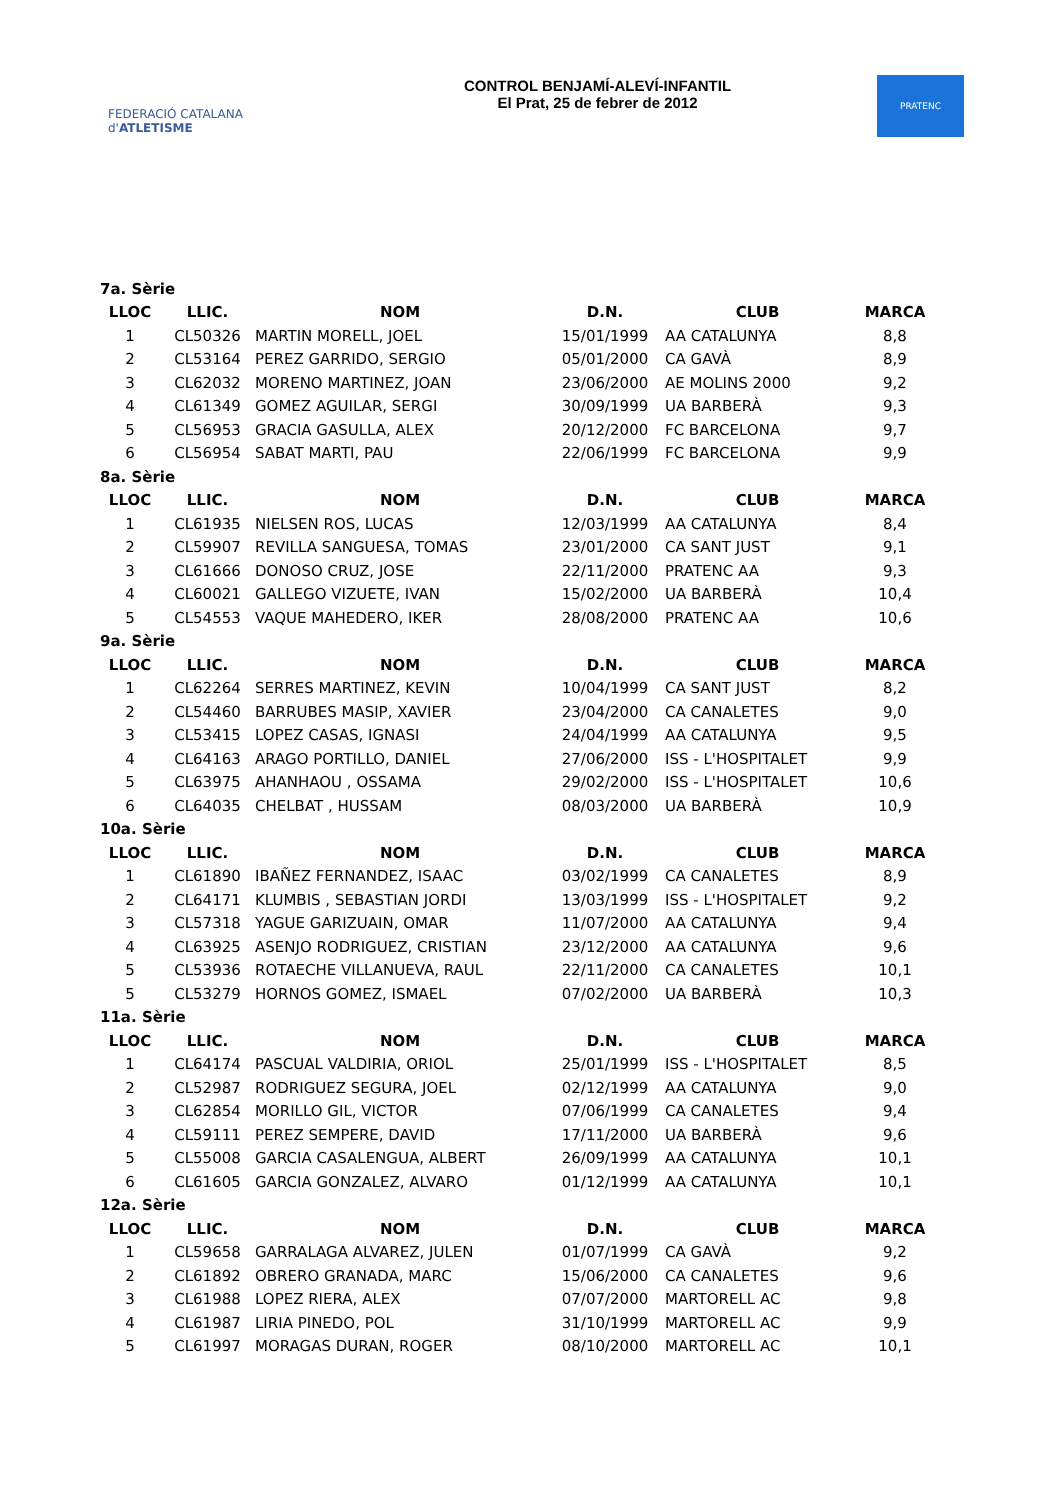FEDERACIÓ CATALANA d'ATLETISME
CONTROL BENJAMÍ-ALEVÍ-INFANTIL
El Prat, 25 de febrer de 2012
PRATENC
| 7a. Sèrie | | | | | |
| LLOC | LLIC. | NOM | D.N. | CLUB | MARCA |
| 1 | CL50326 | MARTIN MORELL, JOEL | 15/01/1999 | AA CATALUNYA | 8,8 |
| 2 | CL53164 | PEREZ GARRIDO, SERGIO | 05/01/2000 | CA GAVÀ | 8,9 |
| 3 | CL62032 | MORENO MARTINEZ, JOAN | 23/06/2000 | AE MOLINS 2000 | 9,2 |
| 4 | CL61349 | GOMEZ AGUILAR, SERGI | 30/09/1999 | UA BARBERÀ | 9,3 |
| 5 | CL56953 | GRACIA GASULLA, ALEX | 20/12/2000 | FC BARCELONA | 9,7 |
| 6 | CL56954 | SABAT MARTI, PAU | 22/06/1999 | FC BARCELONA | 9,9 |
| 8a. Sèrie | | | | | |
| LLOC | LLIC. | NOM | D.N. | CLUB | MARCA |
| 1 | CL61935 | NIELSEN ROS, LUCAS | 12/03/1999 | AA CATALUNYA | 8,4 |
| 2 | CL59907 | REVILLA SANGUESA, TOMAS | 23/01/2000 | CA SANT JUST | 9,1 |
| 3 | CL61666 | DONOSO CRUZ, JOSE | 22/11/2000 | PRATENC AA | 9,3 |
| 4 | CL60021 | GALLEGO VIZUETE, IVAN | 15/02/2000 | UA BARBERÀ | 10,4 |
| 5 | CL54553 | VAQUE MAHEDERO, IKER | 28/08/2000 | PRATENC AA | 10,6 |
| 9a. Sèrie | | | | | |
| LLOC | LLIC. | NOM | D.N. | CLUB | MARCA |
| 1 | CL62264 | SERRES MARTINEZ, KEVIN | 10/04/1999 | CA SANT JUST | 8,2 |
| 2 | CL54460 | BARRUBES MASIP, XAVIER | 23/04/2000 | CA CANALETES | 9,0 |
| 3 | CL53415 | LOPEZ CASAS, IGNASI | 24/04/1999 | AA CATALUNYA | 9,5 |
| 4 | CL64163 | ARAGO PORTILLO, DANIEL | 27/06/2000 | ISS - L'HOSPITALET | 9,9 |
| 5 | CL63975 | AHANHAOU , OSSAMA | 29/02/2000 | ISS - L'HOSPITALET | 10,6 |
| 6 | CL64035 | CHELBAT , HUSSAM | 08/03/2000 | UA BARBERÀ | 10,9 |
| 10a. Sèrie | | | | | |
| LLOC | LLIC. | NOM | D.N. | CLUB | MARCA |
| 1 | CL61890 | IBAÑEZ FERNANDEZ, ISAAC | 03/02/1999 | CA CANALETES | 8,9 |
| 2 | CL64171 | KLUMBIS , SEBASTIAN JORDI | 13/03/1999 | ISS - L'HOSPITALET | 9,2 |
| 3 | CL57318 | YAGUE GARIZUAIN, OMAR | 11/07/2000 | AA CATALUNYA | 9,4 |
| 4 | CL63925 | ASENJO RODRIGUEZ, CRISTIAN | 23/12/2000 | AA CATALUNYA | 9,6 |
| 5 | CL53936 | ROTAECHE VILLANUEVA, RAUL | 22/11/2000 | CA CANALETES | 10,1 |
| 5 | CL53279 | HORNOS GOMEZ, ISMAEL | 07/02/2000 | UA BARBERÀ | 10,3 |
| 11a. Sèrie | | | | | |
| LLOC | LLIC. | NOM | D.N. | CLUB | MARCA |
| 1 | CL64174 | PASCUAL VALDIRIA, ORIOL | 25/01/1999 | ISS - L'HOSPITALET | 8,5 |
| 2 | CL52987 | RODRIGUEZ SEGURA, JOEL | 02/12/1999 | AA CATALUNYA | 9,0 |
| 3 | CL62854 | MORILLO GIL, VICTOR | 07/06/1999 | CA CANALETES | 9,4 |
| 4 | CL59111 | PEREZ SEMPERE, DAVID | 17/11/2000 | UA BARBERÀ | 9,6 |
| 5 | CL55008 | GARCIA CASALENGUA, ALBERT | 26/09/1999 | AA CATALUNYA | 10,1 |
| 6 | CL61605 | GARCIA GONZALEZ, ALVARO | 01/12/1999 | AA CATALUNYA | 10,1 |
| 12a. Sèrie | | | | | |
| LLOC | LLIC. | NOM | D.N. | CLUB | MARCA |
| 1 | CL59658 | GARRALAGA ALVAREZ, JULEN | 01/07/1999 | CA GAVÀ | 9,2 |
| 2 | CL61892 | OBRERO GRANADA, MARC | 15/06/2000 | CA CANALETES | 9,6 |
| 3 | CL61988 | LOPEZ RIERA, ALEX | 07/07/2000 | MARTORELL AC | 9,8 |
| 4 | CL61987 | LIRIA PINEDO, POL | 31/10/1999 | MARTORELL AC | 9,9 |
| 5 | CL61997 | MORAGAS DURAN, ROGER | 08/10/2000 | MARTORELL AC | 10,1 |